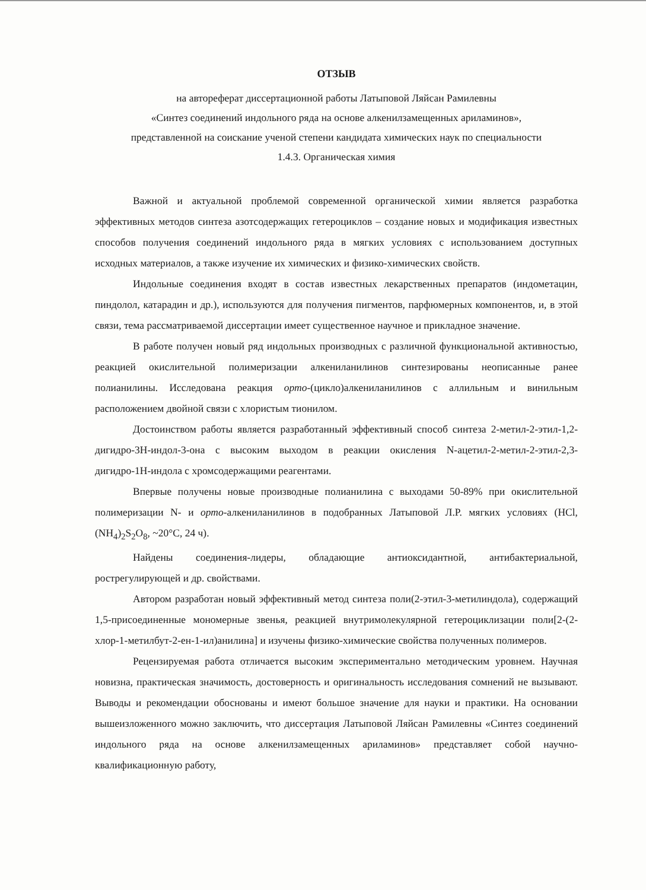ОТЗЫВ
на автореферат диссертационной работы Латыповой Ляйсан Рамилевны
«Синтез соединений индольного ряда на основе алкенилзамещенных ариламинов»,
представленной на соискание ученой степени кандидата химических наук по специальности
1.4.3. Органическая химия
Важной и актуальной проблемой современной органической химии является разработка эффективных методов синтеза азотсодержащих гетероциклов – создание новых и модификация известных способов получения соединений индольного ряда в мягких условиях с использованием доступных исходных материалов, а также изучение их химических и физико-химических свойств.
Индольные соединения входят в состав известных лекарственных препаратов (индометацин, пиндолол, катарадин и др.), используются для получения пигментов, парфюмерных компонентов, и, в этой связи, тема рассматриваемой диссертации имеет существенное научное и прикладное значение.
В работе получен новый ряд индольных производных с различной функциональной активностью, реакцией окислительной полимеризации алкениланилинов синтезированы неописанные ранее полианилины. Исследована реакция орто-(цикло)алкениланилинов с аллильным и винильным расположением двойной связи с хлористым тионилом.
Достоинством работы является разработанный эффективный способ синтеза 2-метил-2-этил-1,2-дигидро-3H-индол-3-она с высоким выходом в реакции окисления N-ацетил-2-метил-2-этил-2,3-дигидро-1H-индола с хромсодержащими реагентами.
Впервые получены новые производные полианилина с выходами 50-89% при окислительной полимеризации N- и орто-алкениланилинов в подобранных Латыповой Л.Р. мягких условиях (HCl, (NH<sub>4</sub>)<sub>2</sub>S<sub>2</sub>O<sub>8</sub>, ~20°C, 24 ч).
Найдены соединения-лидеры, обладающие антиоксидантной, антибактериальной, рострегулирующей и др. свойствами.
Автором разработан новый эффективный метод синтеза поли(2-этил-3-метилиндола), содержащий 1,5-присоединенные мономерные звенья, реакцией внутримолекулярной гетероциклизации поли[2-(2-хлор-1-метилбут-2-ен-1-ил)анилина] и изучены физико-химические свойства полученных полимеров.
Рецензируемая работа отличается высоким экспериментально методическим уровнем. Научная новизна, практическая значимость, достоверность и оригинальность исследования сомнений не вызывают. Выводы и рекомендации обоснованы и имеют большое значение для науки и практики. На основании вышеизложенного можно заключить, что диссертация Латыповой Ляйсан Рамилевны «Синтез соединений индольного ряда на основе алкенилзамещенных ариламинов» представляет собой научно-квалификационную работу,